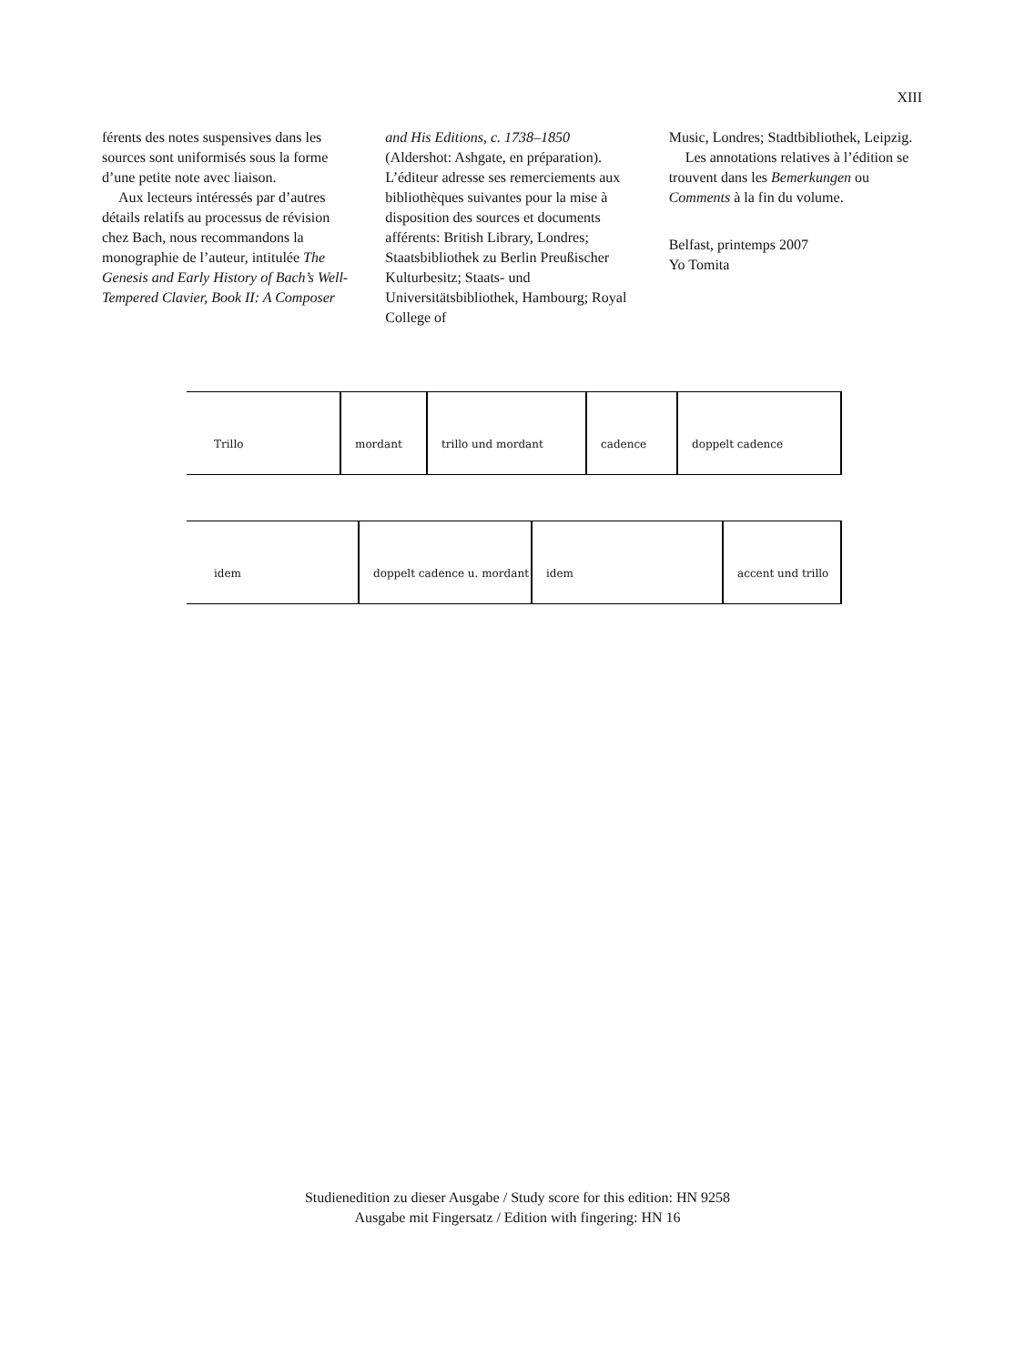XIII
férents des notes suspensives dans les sources sont uniformisés sous la forme d’une petite note avec liaison.
Aux lecteurs intéressés par d’autres détails relatifs au processus de révision chez Bach, nous recommandons la monographie de l’auteur, intitulée The Genesis and Early History of Bach’s Well-Tempered Clavier, Book II: A Composer
and His Editions, c. 1738–1850 (Aldershot: Ashgate, en préparation). L’éditeur adresse ses remerciements aux bibliothèques suivantes pour la mise à disposition des sources et documents afférents: British Library, Londres; Staatsbibliothek zu Berlin Preußischer Kulturbesitz; Staats- und Universitätsbibliothek, Hambourg; Royal College of
Music, Londres; Stadtbibliothek, Leipzig.
Les annotations relatives à l’édition se trouvent dans les Bemerkungen ou Comments à la fin du volume.
Belfast, printemps 2007
Yo Tomita
Trillo mordant trillo und mordant cadence doppelt cadence
idem doppelt cadence u. mordant idem accent und trillo
Studienedition zu dieser Ausgabe / Study score for this edition: HN 9258
Ausgabe mit Fingersatz / Edition with fingering: HN 16